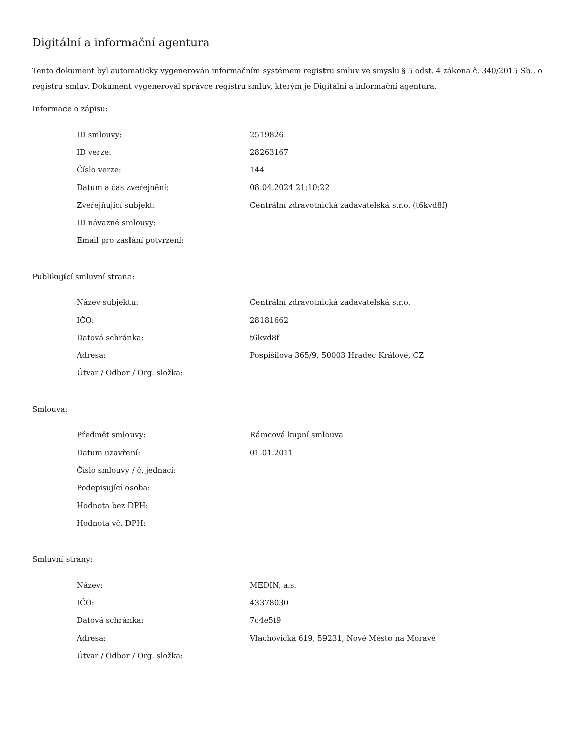Digitální a informační agentura
Tento dokument byl automaticky vygenerován informačním systémem registru smluv ve smyslu § 5 odst. 4 zákona č. 340/2015 Sb., o registru smluv. Dokument vygeneroval správce registru smluv, kterým je Digitální a informační agentura.
Informace o zápisu:
| ID smlouvy: | 2519826 |
| ID verze: | 28263167 |
| Číslo verze: | 144 |
| Datum a čas zveřejnění: | 08.04.2024 21:10:22 |
| Zveřejňující subjekt: | Centrální zdravotnická zadavatelská s.r.o. (t6kvd8f) |
| ID návazné smlouvy: | |
| Email pro zaslání potvrzení: | |
Publikující smluvní strana:
| Název subjektu: | Centrální zdravotnická zadavatelská s.r.o. |
| IČO: | 28181662 |
| Datová schránka: | t6kvd8f |
| Adresa: | Pospíšilova 365/9, 50003 Hradec Králové, CZ |
| Útvar / Odbor / Org. složka: | |
Smlouva:
| Předmět smlouvy: | Rámcová kupní smlouva |
| Datum uzavření: | 01.01.2011 |
| Číslo smlouvy / č. jednací: | |
| Podepisující osoba: | |
| Hodnota bez DPH: | |
| Hodnota vč. DPH: | |
Smluvní strany:
| Název: | MEDIN, a.s. |
| IČO: | 43378030 |
| Datová schránka: | 7c4e5t9 |
| Adresa: | Vlachovická 619, 59231, Nové Město na Moravě |
| Útvar / Odbor / Org. složka: | |